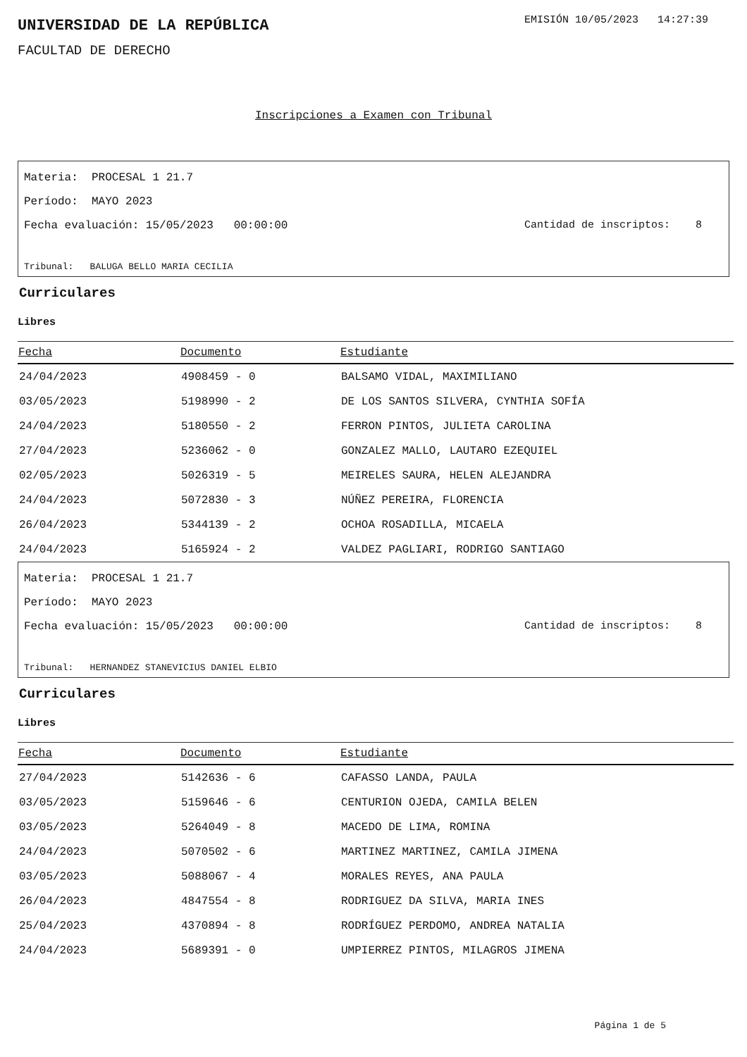UNIVERSIDAD DE LA REPÚBLICA
EMISIÓN 10/05/2023 14:27:39
FACULTAD DE DERECHO
Inscripciones a Examen con Tribunal
Materia: PROCESAL 1 21.7
Período: MAYO 2023
Fecha evaluación: 15/05/2023 00:00:00
Cantidad de inscriptos: 8
Tribunal: BALUGA BELLO MARIA CECILIA
Curriculares
Libres
| Fecha | Documento | Estudiante |
| --- | --- | --- |
| 24/04/2023 | 4908459 - 0 | BALSAMO VIDAL, MAXIMILIANO |
| 03/05/2023 | 5198990 - 2 | DE LOS SANTOS SILVERA, CYNTHIA SOFÍA |
| 24/04/2023 | 5180550 - 2 | FERRON PINTOS, JULIETA CAROLINA |
| 27/04/2023 | 5236062 - 0 | GONZALEZ MALLO, LAUTARO EZEQUIEL |
| 02/05/2023 | 5026319 - 5 | MEIRELES SAURA, HELEN ALEJANDRA |
| 24/04/2023 | 5072830 - 3 | NÚÑEZ PEREIRA, FLORENCIA |
| 26/04/2023 | 5344139 - 2 | OCHOA ROSADILLA, MICAELA |
| 24/04/2023 | 5165924 - 2 | VALDEZ PAGLIARI, RODRIGO SANTIAGO |
Materia: PROCESAL 1 21.7
Período: MAYO 2023
Fecha evaluación: 15/05/2023 00:00:00
Cantidad de inscriptos: 8
Tribunal: HERNANDEZ STANEVICIUS DANIEL ELBIO
Curriculares
Libres
| Fecha | Documento | Estudiante |
| --- | --- | --- |
| 27/04/2023 | 5142636 - 6 | CAFASSO LANDA, PAULA |
| 03/05/2023 | 5159646 - 6 | CENTURION OJEDA, CAMILA BELEN |
| 03/05/2023 | 5264049 - 8 | MACEDO DE LIMA, ROMINA |
| 24/04/2023 | 5070502 - 6 | MARTINEZ MARTINEZ, CAMILA JIMENA |
| 03/05/2023 | 5088067 - 4 | MORALES REYES, ANA PAULA |
| 26/04/2023 | 4847554 - 8 | RODRIGUEZ DA SILVA, MARIA INES |
| 25/04/2023 | 4370894 - 8 | RODRÍGUEZ PERDOMO, ANDREA NATALIA |
| 24/04/2023 | 5689391 - 0 | UMPIERREZ PINTOS, MILAGROS JIMENA |
Página 1 de 5